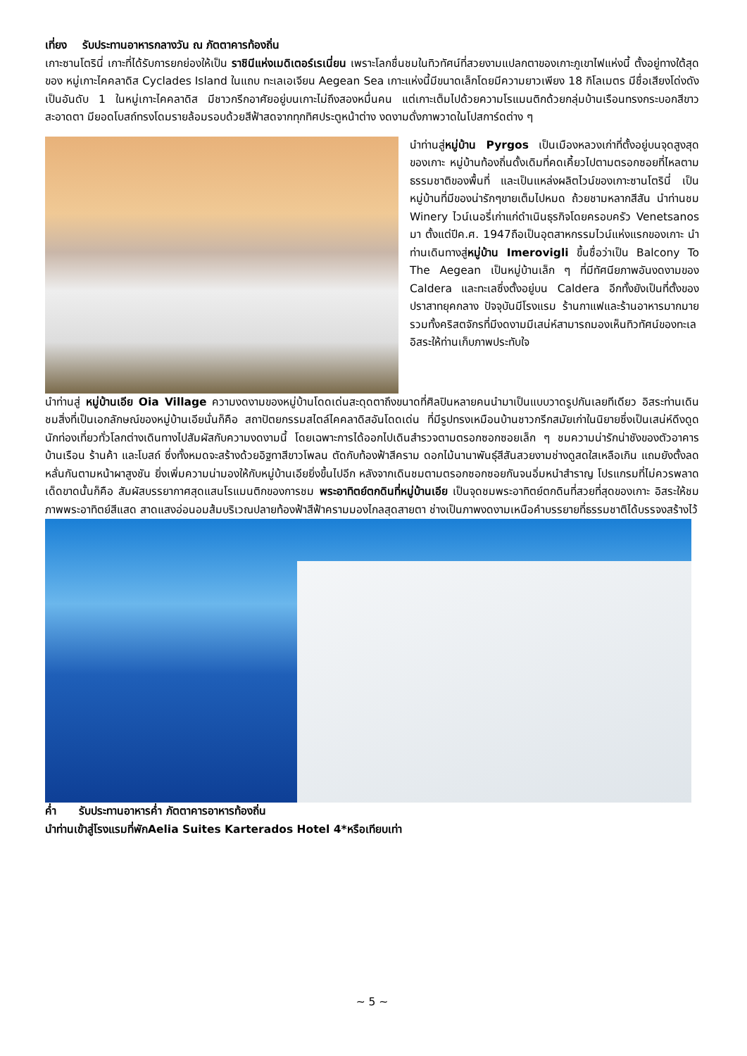เที่ยง รับประทานอาหารกลางวัน ณ ภัตตาคารท้องถิ่น
เกาะซานโตรินี่ เกาะที่ได้รับการยกย่องให้เป็น ราชินีแห่งเมดิเตอร์เรเนี่ยน เพราะโลกชื่นชมในทิวทัศน์ที่สวยงามแปลกตาของเกาะภูเขาไฟแห่งนี้ ตั้งอยู่ทางใต้สุดของ หมู่เกาะไคคลาดิส Cyclades Island ในแถบ ทะเลเอเจียน Aegean Sea เกาะแห่งนี้มีขนาดเล็กโดยมีความยาวเพียง 18 กิโลเมตร มีชื่อเสียงโด่งดังเป็นอันดับ 1 ในหมู่เกาะไคคลาดิส มีชาวกรีกอาศัยอยู่บนเกาะไม่ถึงสองหมื่นคน แต่เกาะเต็มไปด้วยความโรแมนติกด้วยกลุ่มบ้านเรือนทรงกระบอกสีขาวสะอาดตา มียอดโบสถ์ทรงโดมรายล้อมรอบด้วยสีฟ้าสดจากทุกทิศประตูหน้าต่าง งดงามดั่งภาพวาดในโปสการ์ดต่าง ๆ
นำท่านสู่หมู่บ้าน Pyrgos เป็นเมืองหลวงเก่าที่ตั้งอยู่บนจุดสูงสุดของเกาะ หมู่บ้านท้องถิ่นดั้งเดิมที่คดเคี้ยวไปตามตรอกซอยที่ไหลตามธรรมชาติของพื้นที่ และเป็นแหล่งผลิตไวน์ของเกาะซานโตรินี่ เป็นหมู่บ้านที่มีของน่ารักๆขายเต็มไปหมด ถ้วยชามหลากสีสัน นำท่านชม Winery ไวน์เนอรี่เก่าแก่ดำเนินธุรกิจโดยครอบครัว Venetsanos มา ตั้งแต่ปีค.ศ. 1947ถือเป็นอุตสาหกรรมไวน์แห่งแรกของเกาะ นำท่านเดินทางสู่หมู่บ้าน Imerovigli ขึ้นชื่อว่าเป็น Balcony To The Aegean เป็นหมู่บ้านเล็ก ๆ ที่มีทัศนียภาพอันงดงามของ Caldera และทะเลซึ่งตั้งอยู่บน Caldera อีกทั้งยังเป็นที่ตั้งของปราสาทยุคกลาง ปัจจุบันมีโรงแรม ร้านกาแฟและร้านอาหารมากมาย รวมทั้งคริสตจักรที่มีงดงามมีเสน่ห์สามารถมองเห็นทิวทัศน์ของทะเล อิสระให้ท่านเก็บภาพประทับใจ
นำท่านสู่ หมู่บ้านเอีย Oia Village ความงดงามของหมู่บ้านโดดเด่นสะดุดตาถึงขนาดที่ศิลปินหลายคนนำมาเป็นแบบวาดรูปกันเลยทีเดียว อิสระท่านเดินชมสิ่งที่เป็นเอกลักษณ์ของหมู่บ้านเอียนั่นก็คือ สถาปัตยกรรมสไตล์ไคคลาดิสอันโดดเด่น ที่มีรูปทรงเหมือนบ้านชาวกรีกสมัยเก่าในนิยายซึ่งเป็นเสน่ห์ดึงดูดนักท่องเที่ยวทั่วโลกต่างเดินทางไปสัมผัสกับความงดงามนี้ โดยเฉพาะการได้ออกไปเดินสำรวจตามตรอกซอกซอยเล็ก ๆ ชมความน่ารักน่าชังของตัวอาคารบ้านเรือน ร้านค้า และโบสถ์ ซึ่งทั้งหมดจะสร้างด้วยอิฐทาสีขาวโพลน ตัดกับท้องฟ้าสีคราม ดอกไม้นานาพันธุ์สีสันสวยงามช่างดูสดใสเหลือเกิน แถมยังตั้งลดหลั่นกันตามหน้าผาสูงชัน ยิ่งเพิ่มความน่ามองให้กับหมู่บ้านเอียยิ่งขึ้นไปอีก หลังจากเดินชมตามตรอกซอกซอยกันจนอิ่มหนำสำราญ โปรแกรมที่ไม่ควรพลาดเด็ดขาดนั้นก็คือ สัมผัสบรรยากาศสุดแสนโรแมนติกของการชม พระอาทิตย์ตกดินที่หมู่บ้านเอีย เป็นจุดชมพระอาทิตย์ตกดินที่สวยที่สุดของเกาะ อิสระให้ชมภาพพระอาทิตย์สีแสด สาดแสงอ่อนอมส้มบริเวณปลายท้องฟ้าสีฟ้าครามมองไกลสุดสายตา ช่างเป็นภาพงดงามเหนือคำบรรยายที่ธรรมชาติได้บรรจงสร้างไว้
ค่ำ รับประทานอาหารค่ำ ภัตตาคารอาหารท้องถิ่น
นำท่านเข้าสู่โรงแรมที่พักAelia Suites Karterados Hotel 4*หรือเทียบเท่า
~ 5 ~